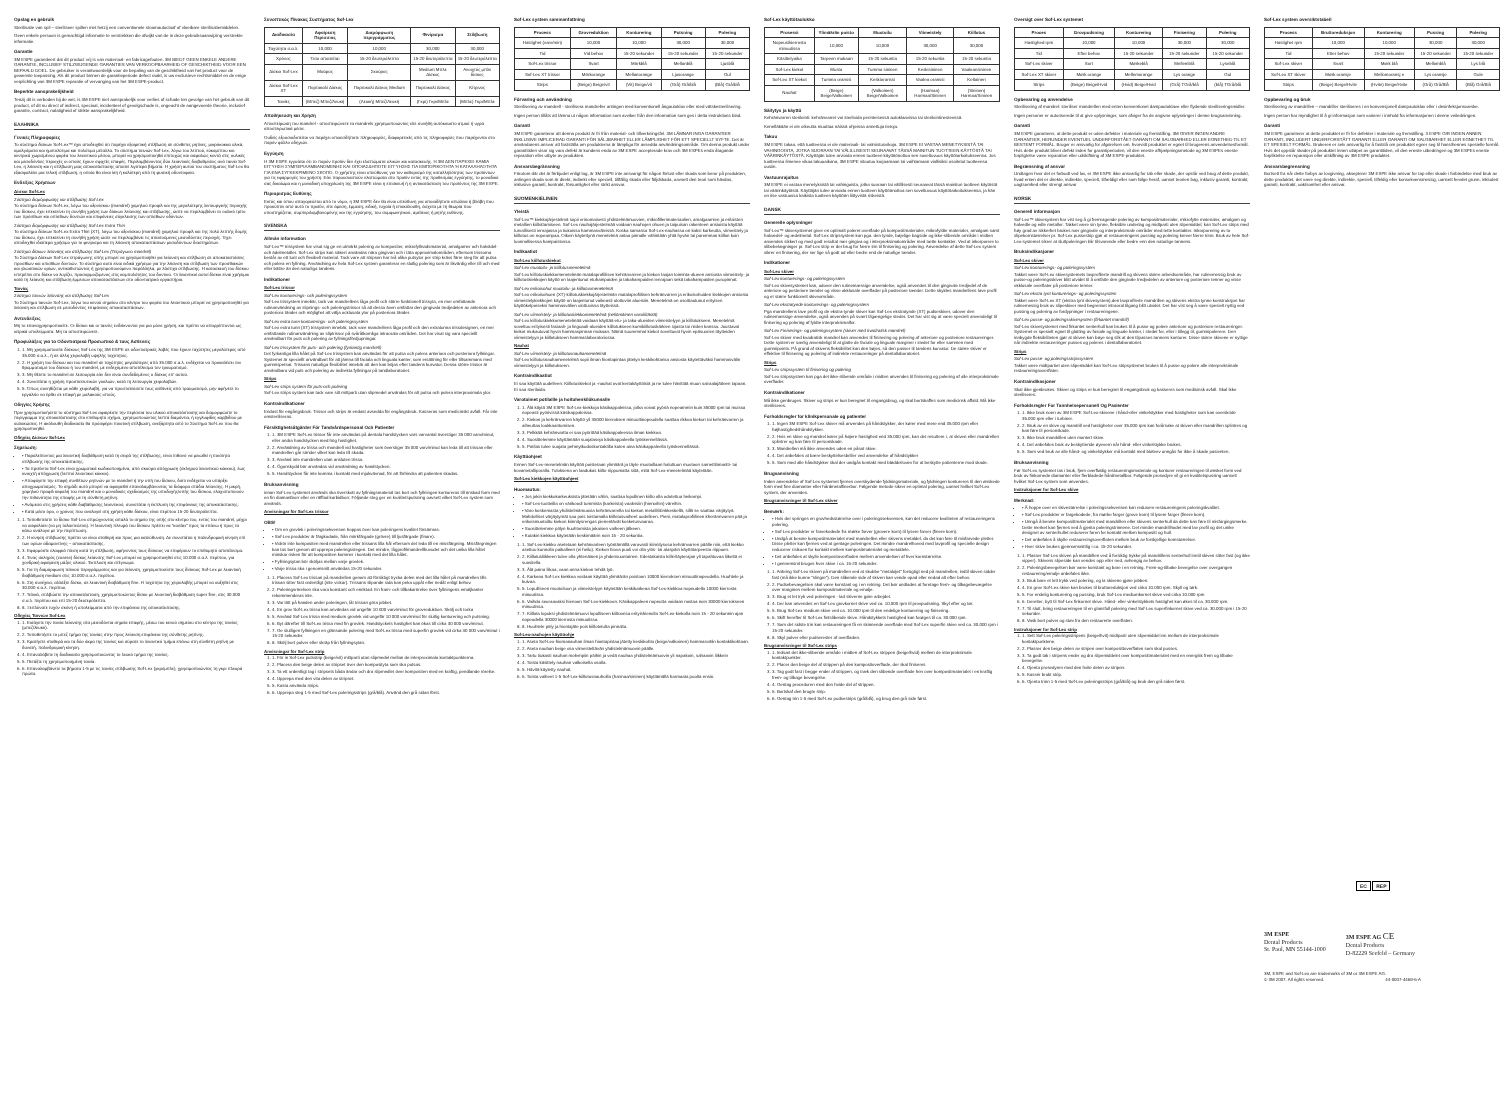Opslag en gebruik
Sterilisatie van spil – steriliseer spillen met hetzij een conventionele stoomautoclaaf of vloeibare sterilisatiemiddelen.
Geen enkele persoon is gemachtigd informatie te verstrekken die afwijkt van de in deze gebruiksaanwijzing verstrekte informatie.
Garantie
3M ESPE garandeert dat dit product vrij is van materiaal- en fabricagefouten. 3M BIEDT GEEN ENKELE ANDERE GARANTIE, INCLUSIEF STILZWIJGENDE GARANTIES VAN VERKOOPBAARHEID OF GESCHIKTHEID VOOR EEN BEPAALD DOEL. De gebruiker is verantwoordelijk voor de bepaling van de geschiktheid van het product voor de gewenste toepassing. Als dit product binnen de garantieperiode defect raakt, is uw exclusieve rechtsmiddel en de enige verplichting van 3M ESPE reparatie of vervanging van het 3M ESPE-product.
Beperkte aansprakelijkheid
Tenzij dit is verboden bij de wet, is 3M ESPE niet aansprakelijk voor verlies of schade ten gevolge van het gebruik van dit product, of dit nu direct of indirect, speciaal, incidenteel of gevolgschade is, ongeacht de aangevoerde theorie, inclusief garantie, contract, nalatigheid of strikte aansprakelijkheid.
ΕΛΛΗΝΙΚΑ
Γενικές Πληροφορίες
Το σύστημα δίσκων Sof-Lex™ έχει αποδειχθεί ότι παρέχει εξαιρετική στίλβωση σε σύνθετες ρητίνες, μικρόκοκκα υλικά, αμαλγάματα και ημιπολύτιμα και πολύτιμα μέταλλα. Το σύστημα ταινιών Sof-Lex, λόγω του λεπτού, εύκαμπτου και κεντρικά χωρισμένου φορέα του λειαντικού μέσου, μπορεί να χρησιμοποιηθεί επιτυχώς και ασφαλώς κοντά στις ουλικές και μεσοδόντιες περιοχές οι οποίες έχουν σφιχτές επαφές. Περιλαμβάνοντας δύο λειαντικές διαβαθμίσεις ανά ταινία Sof-Lex, η λείανση και η στίλβωση μιας αποκατάστασης απαιτεί λιγότερα βήματα. Η χρήση αυτού του συστήματος Sof-Lex θα εξασφαλίσει μια τελική στίλβωση, η οποία θα είναι ίση ή καλύτερη από τη φυσική οδοντοφυία.
Ενδείξεις Χρήσεων
Δίσκοι Sof-Lex
Σύστημα διαμόρφωσης και στίλβωσης Sof-Lex
Το σύστημα δίσκων Sof-Lex, λόγω του αξονίσκου (mandrel) χαμηλού προφίλ και της μεγαλύτερης λειτουργικής περιοχής του δίσκου, έχει επεκτείνει τη συνήθη χρήση των δίσκων λείανσης και στίλβωσης, ώστε να περιλαμβάνει το ουλικό τρίτο των πρόσθιων και οπίσθιων δοντιών και επιφάνειες σύγκλεισης των οπίσθιων οδόντων.
Σύστημα διαμόρφωσης και στίλβωσης Sof-Lex Extra Thin
Το σύστημα δίσκων Sof-Lex Extra Thin (XT), λόγω του αξονίσκου (mandrel) χαμηλού προφίλ και της πολύ λεπτής δομής του δίσκου, έχει επεκτείνει τη συνήθη χρήση ώστε να περιλαμβάνει τις απαιτούμενες μεσοδόντιες περιοχές. Έχει αποδειχθεί ιδιαίτερα χρήσιμο για το φινίρισμα και τη λείανση αποκαταστάσεων μεσοδόντιων διαστημάτων.
Σύστημα δίσκων λείανσης και στίλβωσης Sof-Lex (Τετράγωνο mandrel)
Το Σύστημα Δίσκων Sof-Lex τετράγωνης οπής μπορεί να χρησιμοποιηθεί για λείανση και στίλβωση σε αποκαταστάσεις προσθίων και οπισθίων δοντιών. Το σύστημα αυτό είναι ειδικά χρήσιμο για την λείανση και στίλβωση των προσθιακών και γλωσσικών ορίων, αντικαθιστώντας ή χρησιμοποιούμενο παράλληλα, με λάστιχα στίλβωσης. Η κατασκευή του δίσκου επιτρέπει στο δίσκο να λυγίζει, προσαρμοζόμενος στις καμπυλότητες του δοντιού. Οι λειαντικοί αυτοί δίσκοι είναι χρήσιμοι κατά τη λείανση και στίλβωση έμμεσων αποκαταστάσεων στο οδοντιατρικό εργαστήριο.
Ταινίες
Σύστημα ταινιών λείανσης και στίλβωσης Sof-Lex
Το Σύστημα ταινιών Sof-Lex, λόγω του κενού σημείου στο κέντρο του φορέα του λειαντικού μπορεί να χρησιμοποιηθεί για λείανση και στίλβωση σε μεσοδόντιες επιφάνειες αποκαταστάσεων.
Αντενδείξεις
Μη το επαναχρησιμοποιείτε. Οι δίσκοι και οι ταινίες ενδείκνυνται για μια μόνο χρήση, και πρέπει να απορρίπτονται ως ιατρικά υπολείμματα. Μη τα αποστειρώνετε.
Προφυλάξεις για το Οδοντιατρικό Προσωπικό & τους Ασθενείς
1. 1. Μη χρησιμοποιείτε δίσκους Sof-Lex της 3M ESPE σε οδοντιατρικές λαβές που έχουν ταχύτητες μεγαλύτερες από 35.000 σ.α.λ., ή σε άλλη χειρολαβή υψηλής ταχύτητας.
2. 2. Η χρήση του δίσκου και του mandrel σε ταχύτητες μεγαλύτερες από 35.000 σ.α.λ. ενδέχεται να προκαλέσει τον θρυμματισμό του δίσκου ή του mandrel, με ενδεχόμενο αποτέλεσμα τον τραυματισμό.
3. 3. Μη θέτετε το mandrel σε λειτουργία εάν δεν είναι συνδεδεμένος ο δίσκος επ' αυτού.
4. 4. Συνιστάται η χρήση προστατευτικών γυαλιών, κατά τη λειτουργία χειρολαβών.
5. 5. Όπως συνηθίζεται με κάθε χειρολαβή, για να προστατεύσετε τους ασθενείς από τραυματισμό, μην αφήνετε το εργαλείο να έρθει σε επαφή με μαλακούς ιστούς.
Οδηγίες Χρήσης
Πριν χρησιμοποιήσετε το σύστημα Sof-Lex αφαιρέστε την περίσσια του υλικού αποκατάστασης και διαμορφώστε το περίγραμμα της αποκατάστασης στο επιθυμητό σχήμα, χρησιμοποιώντας λεπτά διαμάντια, ή εγγλυφίδες καρβιδίου με αυλακώσεις. Η ακόλουθη διαδικασία θα πρόσφέρει ποιοτική στίλβωση, ανεξάρτητα από το Σύστημα Sof-Lex που θα χρησιμοποιηθεί.
Οδηγίες Δίσκων Sof-Lex
Σημείωση:
• Παραλείποντας μια λειαντική διαβάθμιση κατά τη σειρά της στίλβωσης, είναι πιθανό να μειωθεί η ποιότητα στίλβωσης της αποκατάστασης.
• Τα προϊόντα Sof-Lex είναι χρωματικά κωδικοποιημένα, από σκούρα απόχρωση (σκληρού λειαντικού κόκκου), έως ανοιχτή απόχρωση (λεπτοί λειαντικοί κόκκοι).
• Αποφύγετε την επαφή συνθέτων ρητινών με το mandrel ή την οπή του δίσκου, διότι ενδέχεται να υπάρξει αποχρωματισμός. Το σημάδι αυτό μπορεί να αφαιρεθεί επαναλαμβάνοντας τα διάφορα στάδια λείανσης. Η μικρή, χαμηλού προφίλ κεφαλή του mandrel και ο μοναδικός σχεδιασμός της υποδοχής/οπής του δίσκου, ελαχιστοποιούν την πιθανότητα της επαφής με τη σύνθετη ρητίνη.
• Ανάμεσα στις χρήσεις κάθε διαβάθμισης λειαντικού, συνιστάται η έκπλυση της επιφάνειας της αποκατάστασης.
• Κατά μέσο όρο, ο χρόνος που αναλογεί στη χρήση κάθε δίσκου, είναι περίπου 15-20 δευτερόλεπτα.
1. 1. Τοποθετείστε το δίσκο Sof-Lex σπρώχνοντας απαλά το σημείο της οπής στο κέντρο του, εντός του mandrel, μέχρι να ασφαλίσει (να μη ταλαντεύεται). Η λειαντική πλευρά του δίσκου πρέπει να "κοιτάει" προς τα επάνω ή προς τα κάτω ανάλογα με την περίπτωση.
2. 2. Η κίνηση στίλβωσης πρέπει να είναι σταθερή και προς μια κατεύθυνση. Δε συνιστάται η παλινδρομική κίνηση επί των ορίων αδαμαντίνης – αποκατάστασης.
3. 3. Εφαρμόστε ελαφριά πίεση κατά τη στίλβωση, αφήνοντας τους δίσκους να επιφέρουν το επιθυμητό αποτέλεσμα.
4. 4. Ένας σκληρός (coarse) δίσκος λείανσης Sof-Lex μπορεί να χρησιμοποιηθεί στις 10.000 σ.α.λ. περίπου, για χονδρική αφαίρεση μάζας υλικού. Έκπλυση και στέγνωμα.
5. 5. Για τη διαμόρφωση τελικού περιγράμματος και για λείανση, χρησιμοποιείστε τους δίσκους Sof-Lex με λειαντική διαβάθμιση medium στις 10.000 σ.α.λ. περίπου.
6. 6. Στη συνέχεια, αλλάξτε δίσκο, σε λειαντική διαβάθμιση fine. Η ταχύτητα της χειρολαβής μπορεί να αυξηθεί στις 30.000 σ.α.λ. περίπου.
7. 7. Τελικά, στιλβώστε την αποκατάσταση, χρησιμοποιώντας δίσκο με λειαντική διαβάθμιση super fine, στις 30.000 σ.α.λ. περίπου και επί 15-20 δευτερόλεπτα.
8. 8. Ξεπλύνατε τυχόν σκόνη ή υπολείμματα από την επιφάνεια της αποκατάστασης.
Οδηγίες Ταινιών Sof-Lex
1. 1. Εισάγετε την ταινία λείανσης στα μεσοδόντια σημεία επαφής, μέσω του κενού σημείου στο κέντρο της ταινίας (μπεζ/λευκό).
2. 2. Τοποθετήστε το μπεζ τμήμα της ταινίας στην προς λείανση επιφάνεια της σύνθετης ρητίνης.
3. 3. Κρατήστε σταθερά και τα δύο άκρα της ταινίας και σύρατε το λειαντικό τμήμα επάνω στη σύνθετη ρητίνη με δυνατή, παλινδρομική κίνηση.
4. 4. Επαναλάβετε τη διαδικασία χρησιμοποιώντας το λευκό τμήμα της ταινίας.
5. 5. Πετάξτε τη χρησιμοποιημένη ταινία.
6. 6. Επαναλαμβάνετε τα βήματα 1-5 με τις ταινίες στίλβωσης Sof-Lex (γκρι/μπλε), χρησιμοποιώντας τη γκρι πλευρά πρώτα.
Συνοπτικός Πίνακας Συστήματος Sof-Lex
| Διαδικασία | Αφαίρεση Περίσσιας | Διαμόρφωση περιγράμματος | Φινίρισμα | Στίλβωση |
| --- | --- | --- | --- | --- |
| Ταχύτητα σ.α.λ. | 10,000 | 10,000 | 30,000 | 30,000 |
| Χρόνος | Όσο απαιτείται | 15-20 δευτερόλεπτα | 15-20 δευτερόλεπτα | 15-20 δευτερόλεπτα |
| Δίσκοι Sof-Lex | Μαύρος | Σκούρος | Medium Μπλε Δίσκος | Ανοιχτός μπλε δίσκος |
| Δίσκοι Sof-Lex XT | Πορτοκαλί Δίσκος | Πορτοκαλί Δίσκος Medium | Πορτοκαλί Δίσκος | Κίτρινος |
| Ταινίες | (Μπεζ) Μπεζ/Λευκή | (Λευκή) Μπεζ/Λευκή | (Γκρι) Γκρι/Μπλε | (Μπλε) Γκρι/Μπλε |
Αποθήκευση και Χρήση
Αποστείρωση του mandrel - αποστειρώνετε τα mandrels χρησιμοποιώντας είτε συνήθη αυτόκαυστο ατμού ή υγρά αποστειρωτικά μέσα.
Ουδείς εξουσιοδοτείται να παρέχει οποιεσδήποτε πληροφορίες, διαφορετικές από τις πληροφορίες που παρέχονται στο παρόν φύλλο οδηγιών.
Εγγύηση
Η 3M ESPE εγγυάται ότι το παρόν προϊόν δεν έχει ελαττώματα υλικών και κατασκευής. Η 3M ΔΕΝ ΠΑΡΕΧΕΙ ΚΑΜΙΑ ΕΓΓΥΗΣΗ ΣΥΜΠΕΡΙΛΑΜΒΑΝΟΜΕΝΗΣ ΚΑΙ ΟΠΟΙΑΣΔΗΠΟΤΕ ΕΓΓΥΗΣΗΣ ΓΙΑ ΕΜΠΟΡΙΚΟΤΗΤΑ Ή ΚΑΤΑΛΛΗΛΟΤΗΤΑ ΓΙΑ ΕΝΑ ΣΥΓΚΕΚΡΙΜΕΝΟ ΣΚΟΠΟ. Ο χρήστης είναι υπεύθυνος για τον καθορισμό της καταλληλότητας των προϊόντων για τις εφαρμογές του χρήστη. Εάν παρουσιαστούν ελαττώματα στο προϊόν εντός της προθεσμίας εγγύησης, το μοναδικό σας δικαίωμα και η μοναδική υποχρέωση της 3M ESPE είναι η επισκευή ή η αντικατάσταση του προϊόντος της 3M ESPE.
Περιορισμός Ευθύνης
Εκτός και όπου απαγορεύεται από το νόμο, η 3M ESPE δεν θα είναι υπεύθυνη για οποιαδήποτε απώλεια ή βλάβη που προκύπτει από αυτό το προϊόν, είτε άμεση, έμμεση, ειδική, τυχαία ή επακόλουθη, άσχετα με τη θεωρία που υποστηρίζεται, συμπεριλαμβανομένης και της εγγύησης, του συμφωνητικού, αμέλειας ή ρητής ευθύνης.
SVENSKA
Allmän information
Sof-Lex™ trissystem har visat sig ge en utmärkt polering av kompositer, mikrofyllnadsmaterial, amalgamer och halvädel- och ädelmetaller. Sof-Lex strips kan säkert användas nära gingivan och i täta approximalområden, eftersom trissorna består av ett tunt och flexibelt material. Tack vare att stripsen har två olika putsytor per strip krävs färre steg för att putsa och polera en fyllning. Användning av hela Sof-Lex system garanterar en slutlig polering som är likvärdig eller till och med eller bättre än den naturliga tandens.
Indikationer
Sof-Lex trissor
Sof-Lex konturerings- och poleringssystem
Sof-Lex trissystem innebär, tack var mandrellens låga profil och större funktionell trissyta, en mer omfattande rutinanvändning av slipnings- och poleringstrissor så att dessa även omfattar den gingivala tredjedelen av anteriora och posteriora tänder och möjlighet att välja ocklusala ytor på posteriora tänder.
Sof-Lex extra tunn konturerings- och poleringssystem
Sof-Lex extra tunn (XT) trissystem innebär, tack vare mandrellens låga profil och den extratunna trissdesignen, en mer omfattande rutinanvändning av sliptrissor på svåråtkomliga intraorala områden. Det har visat sig vara speciellt användbart för puts och polering av fyllningsfördjupningar.
Sof-Lex trissystem för puts- och polering (fyrkantig mandrell)
Det fyrkantiga lilla hålet på Sof-Lex trissystem kan användas för att putsa och polera anteriora och posteriora fyllningar. Systemet är speciellt användbart för att jämna till faciala och linguala kanter, som ersättning för eller tillsammans med gummispetsar. Trissans naturliga flexibilitet innebär att den kan böjas efter tandens kurvatur. Dessa större trissor är användbara vid puts och polering av indirekta fyllningar på tandlaboratoriet.
Strips
Sof-Lex strips system för puts-och polering
Sof-Lex strips system kan tack vare sitt mittparti utan slipmedel användas för att putsa och polera interproximala ytor.
Kontraindikationer
Endast för engångsbruk. Trissor och strips är endast avsedda för engångsbruk. Kasseras som medicinskt avfall. Får inte omsteriliseras.
Försiktighetsåtgärder För Tandvårdspersonal Och Patienter
1. 1. 3M ESPE Sof-Lex trissor får inte användas på dentala handstycken vars varvantal överstiger 35 000 varv/minut, eller andra handstycken med hög hastighet.
2. 2. Användning av trissa och mandrell vid hastigheter som överstiger 35 000 varv/minut kan leda till att trissan eller mandrellen går sönder vilket kan leda till skada.
3. 3. Använd inte mandrellen utan ansluten trissa.
4. 4. Ögonskydd bör användas vid användning av handstycken.
5. 5. Handstycken får inte komma i kontakt med mjukvävnad, för att förhindra att patienten skadas.
Bruksanvisning
innan Sof-Lex systemet används ska överskott av fyllningsmaterial tas bort och fyllningen kontureras till önskad form med en fin diamantborr eller en räfflad karbidborr. Följande steg ger en kvalitetsputsning oavsett vilket Sof-Lex system som används.
Anvisningar för Sof-Lex trissor
OBS!
• Om en grovlek i poleringssekvensen hoppas över kan poleringens kvalitet försämras.
• Sof-Lex produkter är färgkodade, från mörkfärgade (grövre) till ljusfärgade (finare).
• Vidrör inte kompositen med mandrellen eller trissans lilla hål eftersom det leda till en missfärgning. Missfärgningen kan tas bort genom att upprepa poleringsstegen. Det mindre, lågprofilmandrellhuvudet och det unika lilla hålet minskar risken för att kompositen kommer i kontakt med det lilla hålet.
• Fyllningsytan bör sköljas mellan varje grovlek.
• Varje trissa ska i genomsnitt användas 15-20 sekunder.
1. 1. Placera Sof-Lex trissan på mandrellen genom att försiktigt trycka delen med det lilla hålet på mandrellen tills trissan sitter fast ordentligt (inte vickar). Trissans slipande sida kan peka uppåt eller nedåt enligt behov.
2. 2. Poleringsrörelsen ska vara konstant och enriktad. En fram- och tillbakarörelse över fyllningens emaljkanter rekommenderas inte.
3. 3. Var lätt på handen under poleringen, låt trissan göra jobbet.
4. 4. En grov Sof-Lex trissa kan användas vid ungefär 10 000 varv/minut för grovreduktion. Skölj och torka
5. 5. Använd Sof-Lex trissa med medium grovlek vid ungefär 10 000 varv/minut för slutlig konturering och putsning.
6. 6. Byt därefter till Sof-Lex trissa med fin grovlek. Handstyckets hastighet kan ökas till cirka 30 000 varv/minut.
7. 7. Ge slutligen fyllningen en glänsande polering med Sof-Lex trissa med superfin grovlek vid cirka 30 000 varv/minut i 15-20 sekunder.
8. 8. Skölj bort pulver eller skräp från fyllningsytan.
Anvisningar för Sof-Lex strip
1. 1. För in Sof-Lex putsstrip (beige/vit) mittparti utan slipmedel mellan de interproximala kontaktpunkterna.
2. 2. Placera den beige delen av stripset över den komposityta som ska putsas.
3. 3. Ta ett ordentligt tag i stripsets båda ändar och dra slipmedlet över kompositen med en kraftig, pendlande rörelse.
4. 4. Upprepa med den vita delen av stripset.
5. 5. Kasta använda strips.
6. 6. Upprepa steg 1-5 med Sof-Lex poleringsstrips (grå/blå). Använd den grå sidan först.
Sof-Lex system sammanfattning
| Process | Grovreduktion | Konturering | Putsning | Polering |
| --- | --- | --- | --- | --- |
| Hastighet (varv/min) | 10,000 | 10,000 | 30,000 | 30,000 |
| Tid | Vid behov | 15-20 sekunder | 15-20 sekunder | 15-20 sekunder |
| Sof-Lex trissor | Svart | Mörkblå | Mellanblå | Ljusblå |
| Sof-Lex XT trissor | Mörkorange | Mellanorange | Ljusorange | Gul |
| Strips | (Beige) Beige/vit | (Vit) Beige/vit | (Grå) Grå/blå | (Blå) Grå/blå |
Förvaring och användning
Sterilisering av mandrell - sterilisera mandreller antingen med konventionell ångautoklav eller med vätskesterilisering.
Ingen person tillåts att lämna ut någon information som avviker från den information som ges i detta instruktions blad.
Garanti
3M ESPE garanterar att denna produkt är fri från material- och tillverkningsfel. 3M LÄMNAR INGA GARANTIER INKLUSIVE IMPLICERAD GARANTI FÖR SÄLJBARHET ELLER LÄMPLIGHET FÖR ETT SPECIELLT SYFTE. Det är användarens ansvar att fastställa om produkterna är lämpliga för avsedda användningsområde. Om denna produkt under garantitiden visar sig vara defekt är kundens enda av 3M ESPE accepterade krav och 3M ESPEs enda åtagande reparation eller utbyte av produkten.
Ansvarsbegränsning
Förutom där det är förbjudet enligt lag, är 3M ESPE inte ansvarigt för någon förlust eller skada som beror på produkten, antingen skada som är direkt, indirekt eller speciell, tillfällig skada eller följdskada, oavsett den teori som hävdas, inklusive garanti, kontrakt, försumlighet eller strikt ansvar.
SUOMENKIELINEN
Yleistä
Sof-Lex™ kiekkojärjestelmä sopii erinomaisesti yhdistelmämuovien, mikrofillerimateriaalien, amalgaamien ja erilaisten metallien kiillottamiseen. Sof-Lex nauhajärjestelmää voidaan nauhojen ohuen ja taipuisan rakenteen ansioista käyttää turvallisesti ienrajassa ja tiukoissa hammasväleissä. Koska samassa Sof-Lex-nauhassa on kaksi karkeutta, viimeistely ja kiillotus on nopeampaa. Oikein käytettynä menetelmä antaa pinnalle vähintään yhtä hyvän tai paremman kiillon kuin luonnollisessa hampaistossa.
Indikaatiot
Sof-Lex kiillotuskiekot
Sof-Lex muotoilu- ja kiillotusmenetelmä
Sof-Lex kiillotuskiekkomenetelmän matalaprofiilisen kehränvarren ja kiekon laajan toiminta-alueen ansiosta viimeistely- ja kiillotuskiekkojen käyttö on laajentunut etuhampaiden ja takahampaiden ienrajaan sekä takahampaiden purupinnat.
Sof-Lex erikoisohut muotoilu- ja kiillotusmenetelmä
Sof-Lex erikoisohuen (XT)-kiillotuskiekkojärjestelmän matalaprofiilisen kehränvarren ja erikoisohuiden kiekkojen ansiosta viimeistelykiekkojen käyttö on laajentunut vaikeasti ulottuviin alueisiin. Menetelmä on osoittautunut erityisen käyttökelpoiseksi hammasvälien ulottuvissa täytteissä.
Sof-Lex viimeistely- ja kiillotuskiekkomenetelmä (neliömäinen varsiliitäntä)
Sof-Lex kiillotuskiekkomenetelmää voidaan käyttää etu- ja taka-alueiden viimeistelyyn ja kiillotukseen. Menetelmä soveltuu erityisesti fasiaali- ja linguaali-alueiden kiillotukseen kumikiillotuskärkien sijasta tai niiden kanssa. Joustavat kiekot mukautuvat hyvin hammaspinnan mukaan. Nämä suuremmat kiekot soveltuvat hyvin epäsuorien täytteiden viimeistelyyn ja kiillotukseen hammaslaboratoriossa.
Nauhat
Sof-Lex viimeistely- ja kiillotusnauhamenetelmä
Sof-Lex kiillotusnauhamenetelmä sopii ilman hiontapintaa jätetyn keskikohtansa ansiosta käytettäväksi hammasvälin viimeistelyyn ja kiillotukseen.
Kontraindikaatiot
Ei saa käyttää uudelleen. Kiillotuskiekot ja -nauhat ovat kertakäyttöisiä ja ne tulee hävittää muun sairaalajätteen tapaan. Ei saa steriloida.
Varotoimet potilaille ja hoitohenkilökunnalle
1. 1. Älä käytä 3M ESPE Sof-Lex-kiekkoja käsikappaleissa, jotka voivat pyöriä nopeammin kuin 35000 rpm tai muissa nopeasti pyörivissä käsikappaleissa.
2. 2. Kiekon ja kehränvarren käyttö yli 35000 kierroksen minuuttinopeudella saattaa rikkoa kiekon tai kehränvarren ja aiheuttaa loukkaantumisen.
3. 3. Pelkkää kehränvartta ei saa pyörittää käsikappaleessa ilman kiekkoa.
4. 4. Suosittelemme käyttämään suojalaseja käsikappaleella työskennellässä.
5. 5. Potilas tulee suojata pehmytkudoskontaktilta kuten aina käsikappaleella työskennellässä.
Käyttöohjeet
Ennen Sof-Lex-menetelmän käyttöä poistetaan ylimäärä ja täyte muotoillaan haluttuun muotoon sarnettitimantti- tai kovametalliporalla. Tuloksena on laadukas kiilto riippumatta siitä, mitä Sof-Lex-menetelmää käytetään.
Sof-Lex kiekkojen käyttöohjeet
Huomautus:
• Jos jokin kiekkokarkeuksista jätetään väliin, saattaa lopullinen kiilto olla odotettua heikompi.
• Sof-Lex-tuotteilla on värikoodi tummista (karkeista) vaaleisiin (hienoihin) väreihin.
• Varo koskemasta yhdistelmämuovia kehränvarrella tai kiekon metalliliitinkkeskellä, sillä se saattaa värjäytyä. Mahdolliset värjäytymät saa pois toistamalla kiillotusvaiheet uudelleen. Pieni, matalaprofiilinen kherännvarren pää ja erikoismuotoiltu kiekon kiinnitysrengas pienentävät kosketusvaaraa.
• Suosittelemme pölyn huuhtomista jokaisen vaiheen jälkeen.
• Kutakin kiekkoa käytetään keskimäärin noin 15 - 20 sekuntia.
1. 1. Sof-Lex-kiekko asetetaan kehränvarteen työntämällä varovasti kiinnitysosa kehränvarren päälle niin, että kiekko asettuu kunnolla paikalleen (ei heilu). Kiekon hiova puoli voi olla ylös- tai alaspäin käyttötarpeesta riippuen.
2. 2. Kiillotusliikkeen tulee olla yhtenäinen ja yhdensuuntainen. Edestakaista kiille/täyterajan yli tapahtuvaa liikettä ei suositella.
3. 3. Älä paina liikaa, vaan anna kiekon tehdä työ.
4. 4. Karkeaa Sof-Lex kiekkoa voidaan käyttää ylimäärän poistoon 10000 kierroksen minuuttinopeudella. Huuhtele ja kuivaa.
5. 5. Lopulliseen muotoiluun ja viimeistelyyn käytetään keskikarkeaa Sof-Lex-kiekkoa nopeudella 10000 kierrosta minuutissa.
6. 6. Vaihda seuraavaksi hienoon Sof-Lex-kiekkoon. Käsikappaleen nopeutta voidaan nostaa noin 30000 kierrokseen minuutissa.
7. 7. Kiillota lopuksi yhdistelmämuovi lopulliseen kiiltoonsa erityishienolla Sof-Lex-kiekolla noin 15 - 20 sekunnin ajan nopeudella 30000 kierrosta minuutissa.
8. 8. Huuhtele pöly ja hiontajäte pois kiillotetulta pinnalta.
Sof-Lex-nauhojen käyttöohje
1. 1. Aseta Sof-Lex-hiomanauhan ilman hiontapintaa jätetty keskikohta (beige/valkoinen) hammasvälin kontaktikohtaan.
2. 2. Aseta nauhan beige osa viimeisteltävän yhdistelmämuovin päälle.
3. 3. Tartu tiukasti nauhan molempiin päihin ja vedä nauhaa yhdistelmämuovin yli napakoin, sahaavin liikkein
4. 4. Toista käsittely nauhan valkoisella osalla.
5. 5. Hävitä käytetty nauhat.
6. 6. Toista vaiheet 1-5 Sof-Lex-kiillotusnauhoilla (harmaa/sininen) käyttämällä harmaata puolta ensin.
Sof-Lex käyttötaulukko
| Prosessi | Ylimäärän poisto | Muotoilu | Viimeistely | Kiillotus |
| --- | --- | --- | --- | --- |
| Nopeus/kierrosta minuutissa | 10,000 | 10,000 | 30,000 | 30,000 |
| Käsittelyaika | Tarpeen mukaan | 15-20 sekuntia | 15-20 sekuntia | 15-20 sekuntia |
| Sof-Lex kiekot | Musta | Tumma sininen | Keskisininen | Vaaleansininen |
| Sof-Lex XT kiekot | Tumma oranssi | Keskioranssi | Vaalea oranssi | Keltainen |
| Nauhat | (Beige) Beige/Valkoinen | (Valkoinen) Beige/Valkoinen | (Harmaa) Harmaa/Sininen | (Sininen) Harmaa/Sininen |
Säilytys ja käyttö
Kehränvarren sterilointi: kehränvarret voi steriloida perinteisessä autoklaavissa tai sterilointinesteessä.
Kenelläkään ei ole oikeutta muuttaa näissä ohjeissa annettuja tietoja.
Takuu
3M ESPE takaa, että tuotteessa ei ole materiaali- tai valmistusvikoja. 3M ESPE EI VASTAA MENETYKSISTÄ TAI VAHINGOISTA, JOTKA SUORAAN TAI VÄLILLISESTI SEURAAVAT TÄSSÄ MAINITUN TUOTTEEN KÄYTÖSTÄ TAI VÄÄRINKÄYTÖSTÄ. Käyttäjän tulee arvioida ennen tuotteen käyttöönottoa sen soveltuvuus käyttötarkoitukseensa. Jos tuotteessa ilmenee vikaa takuuaikana, 3M ESPE sitoutuu korjaamaan tai vaihtamaan viallisiksi osoitetut tuotteensa uusiin.
Vastuunrajoitus
3M ESPE ei vastaa menetyksistä tai vahingoista, jotka suoraan tai välillisesti seuraavat tässä mainitun tuotteen käytöstä tai väärinkäytöstä. Käyttäjän tulee arvioida ennen tuotteen käyttöönottoa sen soveltuvuus käyttötarkoitukseensa, ja hän on itse vastuussa kaikista tuotteen käyttöön liittyvistä riskeistä.
DANSK
Generelle oplysninger
Sof-Lex™ skivesystemet giver en optimalt poleret overflade på kompositmaterialer, mikrofyldte materialer, amalgam samt halvædel- og ædelmetal. Sof-Lex stripssystem kan pga. den tynde, bøjelige bagside og ikke-slibende område i midten anvendes sikkert og med godt resultat nær gingiva og i interproksimalområder med tætte kontakter. Ved at inkorporere to slibebelægninger pr. Sof-Lex strip er der brug for færre trin til finisering og polering. Anvendelse af dette Sof-Lex system sikrer en finisering, der ser lige så godt ud eller bedre end de naturlige tænder.
Indikationer
Sof-Lex skiver
Sof-Lex konturerings- og poleringssystem
Sof-Lex skivesystemet kan, udover den rutinemæssige anvendelse, også anvendes til den gingivale tredjedel af de anteriore og posteriore tænder og visse okklusale overflader på posteriore tænder. Dette skyldes mandrellens lave profil og et større funktionelt skiveområde.
Sof-Lex ekstratynde konturerings- og poleringssystem
Pga mandrellens lave profil og de ekstra-tynde skiver kan Sof-Lex ekstratynde (XT) pudseskiver, udover den rutinemæssige anvendelse, også anvendes på svært tilgængelige steder. Det har vist sig at være specielt anvendeligt til finisering og polering af fyldte interproksimalfor.
Sof-Lex Finiserings- og poleringssystem (skiver med kvadratisk mandrel)
Sof-Lex skiver med kvadratisk mandrel kan anvendes til finisering og polering af anteriore og posteriore restaureringer. Dette system er særlig anvendeligt til at glatte de faciale og linguale marginer i stedet for eller sammen med gummipoints. På grund af skivens fleksibilitet kan den bøjes, så den passer til tandens kurvatur. De større skiver er effektive til finisering og polering af indirekte restaureringer på dentallaboratoriet.
Strips
Sof-Lex stripssystem til finisering og polering
Sof-Lex stripssystem kan pga det ikke-slibende område i midten anvendes til finisering og polering af alle interproksimale overflader.
Kontraindikationer
Må ikke genbruges. Skiver og strips er kun beregnet til engangsbrug, og skal bortskaffes som medicinsk affald. Må ikke steriliseres.
Forholdsregler for klinikpersonale og patienter
1. 1. Ingen 3M ESPE Sof-Lex skiver må anvendes på håndstykker, der kører med mere end 35.000 rpm eller højhastighedshåndstykker.
2. 2. Hvis en skive og mandrel kører på højere hastighed end 35.000 rpm, kan det resultere i, at skiven eller mandrellen splintrer og kan føre til personskade.
3. 3. Mandrellen må ikke anvendes uden en påsat skive.
4. 4. Det anbefales at bære beskyttelsesbriller ved anvendelse af håndstykker
5. 5. Som med alle håndstykker skal der undgås kontakt med bløddelsvæv for at beskytte patienterne mod skade.
Brugsanvisning
Inden anvendelse af Sof-Lex systemet fjernes overskydende fyldningsmateriale, og fyldningen kontureres til den ønskede form med fine diamanter eller hårdmetalfinerbor. Følgende metode sikrer en optimal polering, uanset hvilket Sof-Lex system, der anvendes.
Brugsanvisninger til Sof-Lex skiver
Bemærk:
• Hvis der springes en grovhedsstørrelse over i poleringssekvensen, kan det reducere kvaliteten af restaureringens polering.
• Sof-Lex produkter er farvekodede fra mørke farver (grovere korn) til lysere farver (finere korn).
• Undgå at berøre kompositmaterialet med mandrellen eller skivens metaldel, da det kan føre til misfarvede pletter. Disse pletter kan fjernes ved at gentage poleringen. Det mindre mandrelhoved med lavprofil og specielle design reducerer risikoen for kontakt mellem kompositmaterialet og metaldele.
• Det anbefales at skylle kompositoverfladen mellem anvendelsen af hver kornstørrelse.
• I gennemsnit bruges hver skive i ca. 15-20 sekunder.
1. 1. Anbring Sof-Lex skiven på mandrellen ved at skubbe "metaløjet" forsigtigt ned på mandrellen, indtil skiven sidder fast (må ikke kunne "slingre"). Den slibende side af skiven kan vende opad eller nedad alt efter behov.
2. 2. Pudsebevægelsen skal være konstant og i en retning. Det bør undlades at foretage frem- og tilbagebevægelse over marginen mellem kompositmateriale og emalje.
3. 3. Brug et let tryk ved poleringen - lad skiverne gøre arbejdet.
4. 4. Der kan anvendes en Sof-Lex grovkornet skive ved ca. 10.000 rpm til provpudsning. Skyl efter og tør.
5. 5. Brug Sof-Lex medium skive ved ca. 10.000 rpm til den endelige konturering og finisering.
6. 6. Skift herefter til Sof-Lex fintslibende skive. Håndstykkets hastighed kan forøges til ca. 30.000 rpm.
7. 7. Som det sidste trin kan restaureringen få en skinnende overflade med Sof-Lex superfin skive ved ca. 30.000 rpm i 15-20 sekunder.
8. 8. Skyl pulver eller pudserester af overfladen.
Brugsanvisninger til Sof-Lex strips
1. 1. Indsæt det ikke-slibende område i midten af Sof-Lex strippen (beige/hvid) mellem de interproksimale kontaktpunkter.
2. 2. Placer den beige del af strippen på den kompositoverflade, der skal finiseres
3. 3. Tag godt fast i begge ender af strippen, og træk den slibende overflade hen over kompositmaterialet i en kraftig frem- og tilbage bevægelse.
4. 4. Gentag proceduren med den hvide del af strippen.
5. 5. Bortskaf den brugte strip.
6. 6. Gentag trin 1-5 med Sof-Lex pudsestrips (grå/blå), og brug den grå side først.
Oversigt over Sof-Lex systemet
| Proces | Grovpudsning | Konturering | Finisering | Polering |
| --- | --- | --- | --- | --- |
| Hastighed rpm | 10,000 | 10,000 | 30,000 | 30,000 |
| Tid | Efter behov | 15-20 sekunder | 15-20 sekunder | 15-20 sekunder |
| Sof-Lex skiver | Sort | Mørkeblå | Mellemblå | Lyseblå |
| Sof-Lex XT skiver | Mørk orange | Mellemorange | Lys orange | Gul |
| Strips | (Beige) Beige/Hvid | (Hvid) Beige/Hvid | (Grå) TGrå/blå | (blå) TGrå/blå |
Opbevaring og anvendelse
Sterilisering af mandrel: steriliser mandrellen med enten konventionel dampautoklave eller flydende steriliseringsmidler.
Ingen personer er autoriserede til at give oplysninger, som afviger fra de angivne oplysninger i denne brugsanvisning.
Garanti
3M ESPE garanterer, at dette produkt er uden defekter i materiale og fremstilling. 3M GIVER INGEN ANDRE GARANTIER, HERUNDER EVENTUEL UNDERFORSTÅET GARANTI OM SALGBARHED ELLER EGNETHED TIL ET BESTEMT FORMÅL. Bruger er ansvarlig for afgørelsen om, hvorvidt produktet er egnet til brugerens anvendelsesformål. Hvis dette produkt bliver defekt inden for garantiperioden, vil den eneste afhjælpningsmetode og 3M ESPEs eneste forpligtelse være reparation eller udskiftning af 3M ESPE-produktet.
Begrænsning af ansvar
Undtagen hvor det er forbudt ved lov, er 3M ESPE ikke ansvarlig for tab eller skade, der opstår ved brug af dette produkt, hvad enten det er direkte, indirekte, specielt, tilfældigt eller som følge heraf, uanset teorien bag, inklusiv garanti, kontrakt, uagtsomhed eller strengt ansvar
NORSK
Generell informasjon
Sof-Lex™ skivesystem har vist seg å gi fremragende polering av kompositmaterialer, mikrofylte materialer, amalgam og halvedle og edle metaller. Takket være sin tynne, fleksible underlag og midtparti uten slipemiddel, kan Sof-Lex strips med høy grad av sikkerhet brukes nær gingivale og interproksimale områder med tette kontakter. Inkorporering av to slipekornstørrelser pr. Sof-Lex pussestrip gjør at restaureringens pussing og polering krever færre trinn. Bruk av hele Sof-Lex-systemet sikrer at sluttpoleringen blir tilsvarende eller bedre enn den naturlige tannens.
Bruksindikasjoner
Sof-Lex skiver
Sof-Lex konturerings- og poleringssystem
Takket være Sof-Lex skivesystemets lavprofilerte mandrill og skivens større arbeidsområde, har rutinemessig bruk av pusse-og poleringsskiver blitt utvidet til å omfatte den gingivale tredjedelen av anteriore og posteriore tenner og visse okklusale overflater på posteriore tenner.
Sof-Lex ekstra tynt konturerings- og poleringssystem
Takket være Sof-Lex XT (ekstra tynt skivesystem),den lavprofilerte mandrillen og skivens ekstra tynne konstruksjon har rutinemessig bruk av slipeskiver med begrenset intraoral tilgang blitt utvidet. Det har vist seg å være spesielt nyttig ved pussing og polering av fordypninger i restaureringene.
Sof-Lex pusse- og poleringsskivesystem (firkantet mandrill)
Sof-Lex skivesystemet med firkantet senterhull kan brukes til å pusse og polere anteriore og posteriore restaureringer. Systemet er spesielt egnet til glatting av fasiale og linguale kanter, i stedet for, eller i tillegg til, gummipolerere. Den innbygde fleksibiliteten gjør at skiven kan bøye seg slik at den tilpasses tannens konturer. Disse større skivene er nyttige når indirekte restaureringer pusses og poleres i dentallaboratoriet.
Strips
Sof-Lex pusse- og poleringsstripssystem
Takket være midtpartiet uten slipemiddel kan Sof-Lex stripsystemet brukes til å pusse og polere alle interproksimale restaureringsoverflater.
Kontraindikasjoner
Skal ikke gjenbrukes. Skiver og strips er kun beregnet til engangsbruk og kasseres som medisinsk avfall. Skal ikke steriliseres.
Forholdsregler For Tannhelsepersonell Og Pasienter
1. 1. Ikke bruk noen av 3M ESPE Sof-Lex-skivene i hånd-eller vinkelstykker med hastigheter som kan overskride 35.000 rpm eller i turbiner.
2. 2. Bruk av en skive og mandrill ved hastigheter over 35.000 rpm kan forårsake at skiven eller mandrillen splintres og kan føre til personskade.
3. 3. Ikke bruk mandrillen uten montert skive.
4. 4. Det anbefales bruk av beskyttende øyevern når hånd- eller vinkelstykke brukes.
5. 5. Som ved bruk av alle hånd- og vinkelstykker må kontakt med bløtvev unngås for ikke å skade pasienten.
Bruksanvisning
Før Sof-Lex systemet tas i bruk, fjern overflødig restaureringsmateriale og konturer restaureringen til ønsket form ved bruk av finkornede diamanter eller flerbladede hårdmetallbor. Følgende prosedyre vil gi en kvalitetspussing uansett hvilket Sof-Lex system som anvendes.
Instruksjoner for Sof-Lex skive
Merknad:
• Å hoppe over en skivestørrelse i poleringssekvensen kan redusere restaureringens poleringskvalitet.
• Sof-Lex produkter er fargekodede, fra mørke farger (grove korn) til lysere farger (finere korn).
• Unngå å berøre komposittmaterialet med mandrillen eller skivens senterhull da dette kan føre til misfargingsmerke. Dette merket kan fjernes ved å gjenta poleringstrinnene. Det mindre mandrillhodet med lav profil og det unike designet av senterhullet reduserer faren for kontakt mellom kompositt og hull.
• Det anbefales å skylle restaureringsoverflaten mellom bruk av forskjellige kornstørrelser.
• Hver skive brukes gjennomsnittlig i ca. 15-20 sekunder.
1. 1. Plasser Sof-Lex skiven på mandrillen ved å forsiktig trykke på mandrillens senterhull inntil skiven sitter fast (og ikke vipper). Skivens slipeside kan vendes opp eller ned, avhengig av behov.
2. 2. Poleringsbevegelsen bør være konstant og bare i en retning. Frem-og-tilbake bevegelse over overgangen restaurering/emalje anbefales ikke.
3. 3. Bruk bare et lett trykk ved polering, og la skivene gjøre jobben.
4. 4. En grov Sof-Lex skive kan brukes til bruttoreduksjon ved cirka 10.000 rpm. Skyll og tørk.
5. 5. For endelig konturering og pussing, bruk Sof-Lex mediumkornet skive ved cirka 10.000 rpm
6. 6. Deretter, bytt til Sof-Lex finkornet skive. Hånd- eller vinkelstykkets hastighet kan økes til ca. 30.000 rpm.
7. 7. Til slutt, bring restaureringen til en glansfull polering med Sof-Lex superfinkornet skive ved ca. 30.000 rpm i 15-20 sekunder.
8. 8. Vask bort pulver og støv fra den restaurerte overflaten.
Instruksjoner for Sof-Lex strip
1. 1. Sett Sof-Lex poleringsstripens (beige/hvit) midtparti uten slipemiddel inn mellom de interproksimale kontaktpunktene.
2. 2. Plasser den beige delen av stripen over komposittoverflaten som skal pusses.
3. 3. Ta godt tak i stripens ender og dra slipemiddelet over komposittmaterialet med en energisk frem og tilbake bevegelse.
4. 4. Gjenta prosedyren med den hvite delen av stripen.
5. 5. Kassér brukt strip.
6. 6. Gjenta trinn 1-5 med Sof-Lex poleringsstrips (grå/blå) og bruk den grå siden først.
Sof-Lex system oversiktstabell
| Process | Bruttoreduksjon | Konturering | Pussing | Polering |
| --- | --- | --- | --- | --- |
| Hastighet rpm | 10,000 | 10,000 | 30,000 | 30,000 |
| Tid | Etter behov | 15-20 sekunder | 15-20 sekunder | 15-20 sekunder |
| Sof-Lex skiver | Svart | Mørk blå | Mellomblå | Lys blå |
| Sof-Lex XT skiver | Mørk oransje | Mellomoransj e | Lys oransje | Gule |
| Strips | (Beige) Beige/Hvite | (Hvite) Beige/Hvite | (Grå) Grå/Blå | (Blå) Grå/Blå |
Oppbevaring og bruk
Sterilisering av mandrillen – mandriller steriliseres i en konvensjonell dampautoklav eller i desinfeksjonsvæske.
Ingen person har myndighet til å gi informasjon som varierer i innhold fra informasjonen i denne veiledningen.
Garanti
3M ESPE garanterer at dette produktet er fri for defekter i materiale og fremstilling. 3 ESPE GIR INGEN ANNEN GARANTI, INKLUDERT UNDERFORSTÅTT GARANTI ELLER GARANTI OM SALGBARHET ELLER EGNETHET TIL ET SPESIELT FORMÅL. Brukeren er selv ansvarlig for å fastslå om produktet egner seg til hans/hennes spesielle formål. Hvis det oppstår skader på produktet innen utløpet av garantitiden, vil den eneste utbedringen og 3M ESPEs eneste forpliktelse en reparasjon eller utskiftning av 3M ESPE produktet.
Ansvarsbegrensning
Bortsett fra når dette forbys av lovgivning, aksepterer 3M ESPE ikke ansvar for tap eller skade i forbindelse med bruk av dette produktet, det være seg direkte, indirekte, spesiell, tilfeldig eller konsekvensmessig, uansett hevdet grunn, inkludert garanti, kontrakt, uaktsomhet eller ansvar.
EC REP
3M ESPE
Dental Products
St. Paul, MN 55144-1000
3M ESPE AG CE
Dental Products
D-82229 Seefeld – Germany
3M, ESPE and Sof-Lex are trademarks of 3M or 3M ESPE AG.
© 3M 2007. All rights reserved. 44-0007-4469-6-A